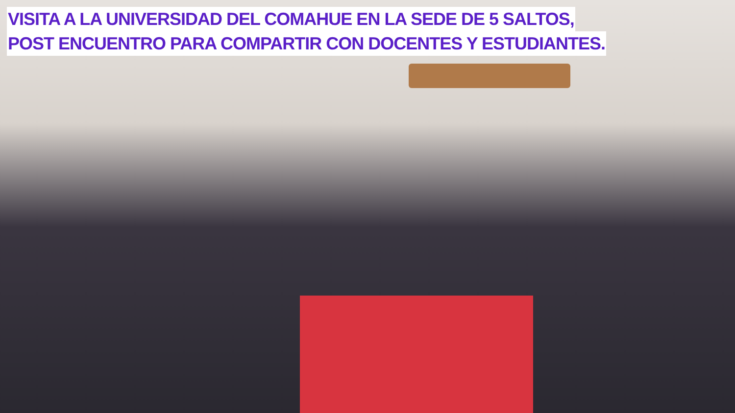VISITA A LA UNIVERSIDAD DEL COMAHUE EN LA SEDE DE 5 SALTOS,
POST ENCUENTRO PARA COMPARTIR CON DOCENTES Y ESTUDIANTES.